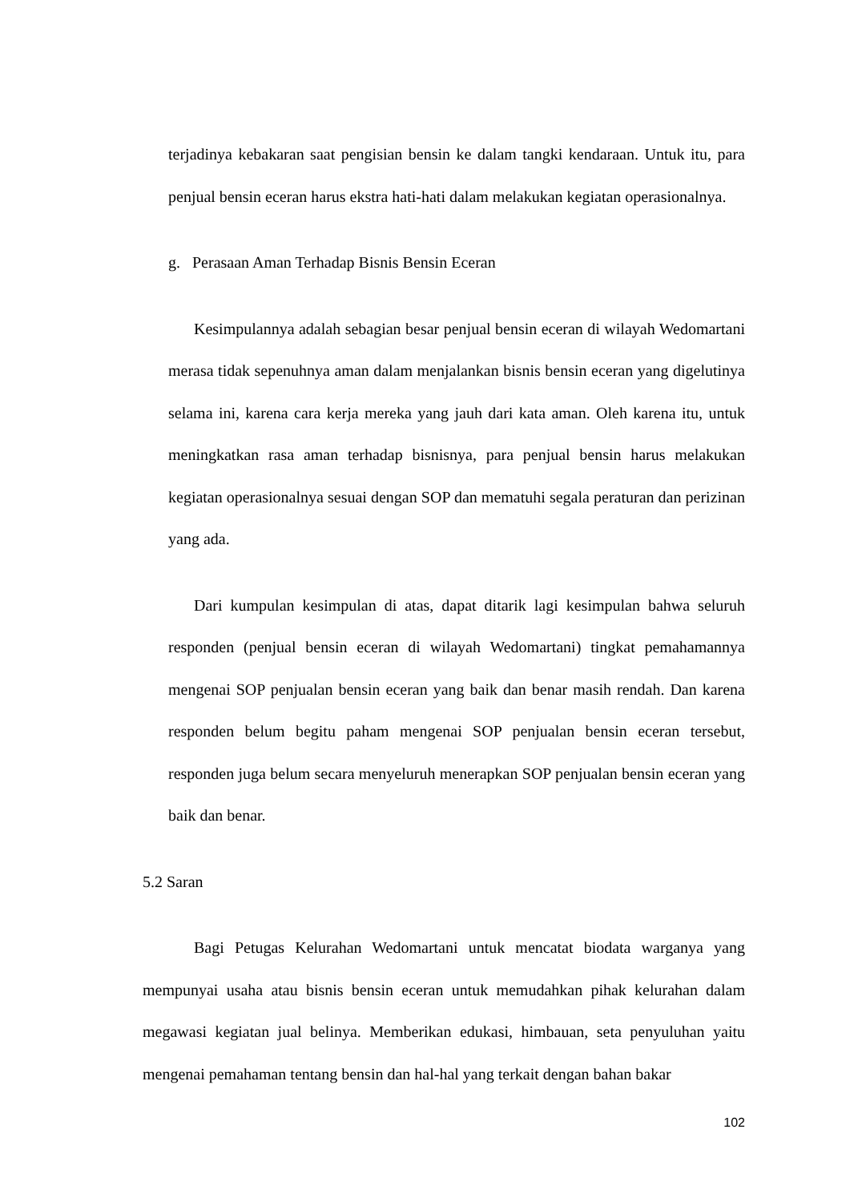terjadinya kebakaran saat pengisian bensin ke dalam tangki kendaraan. Untuk itu, para penjual bensin eceran harus ekstra hati-hati dalam melakukan kegiatan operasionalnya.
g. Perasaan Aman Terhadap Bisnis Bensin Eceran
Kesimpulannya adalah sebagian besar penjual bensin eceran di wilayah Wedomartani merasa tidak sepenuhnya aman dalam menjalankan bisnis bensin eceran yang digelutinya selama ini, karena cara kerja mereka yang jauh dari kata aman. Oleh karena itu, untuk meningkatkan rasa aman terhadap bisnisnya, para penjual bensin harus melakukan kegiatan operasionalnya sesuai dengan SOP dan mematuhi segala peraturan dan perizinan yang ada.
Dari kumpulan kesimpulan di atas, dapat ditarik lagi kesimpulan bahwa seluruh responden (penjual bensin eceran di wilayah Wedomartani) tingkat pemahamannya mengenai SOP penjualan bensin eceran yang baik dan benar masih rendah. Dan karena responden belum begitu paham mengenai SOP penjualan bensin eceran tersebut, responden juga belum secara menyeluruh menerapkan SOP penjualan bensin eceran yang baik dan benar.
5.2 Saran
Bagi Petugas Kelurahan Wedomartani untuk mencatat biodata warganya yang mempunyai usaha atau bisnis bensin eceran untuk memudahkan pihak kelurahan dalam megawasi kegiatan jual belinya. Memberikan edukasi, himbauan, seta penyuluhan yaitu mengenai pemahaman tentang bensin dan hal-hal yang terkait dengan bahan bakar
102